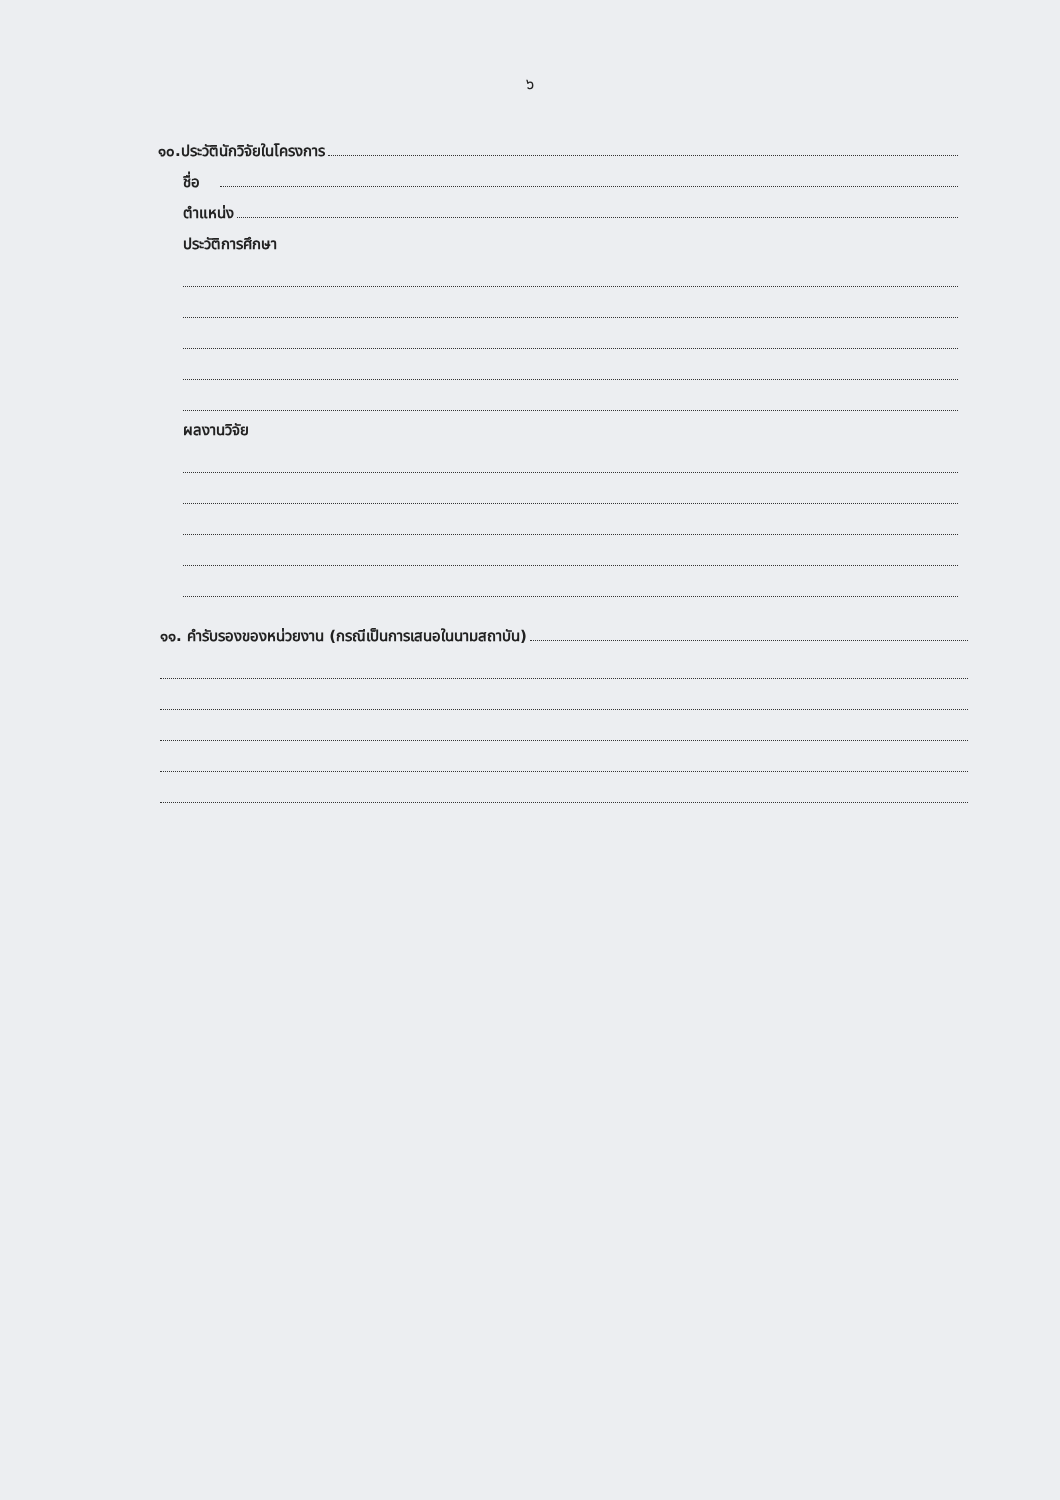๖
๑๐.ประวัตินักวิจัยในโครงการ
ชื่อ
ตำแหน่ง
ประวัติการศึกษา
ผลงานวิจัย
๑๑. คำรับรองของหน่วยงาน (กรณีเป็นการเสนอในนามสถาบัน)